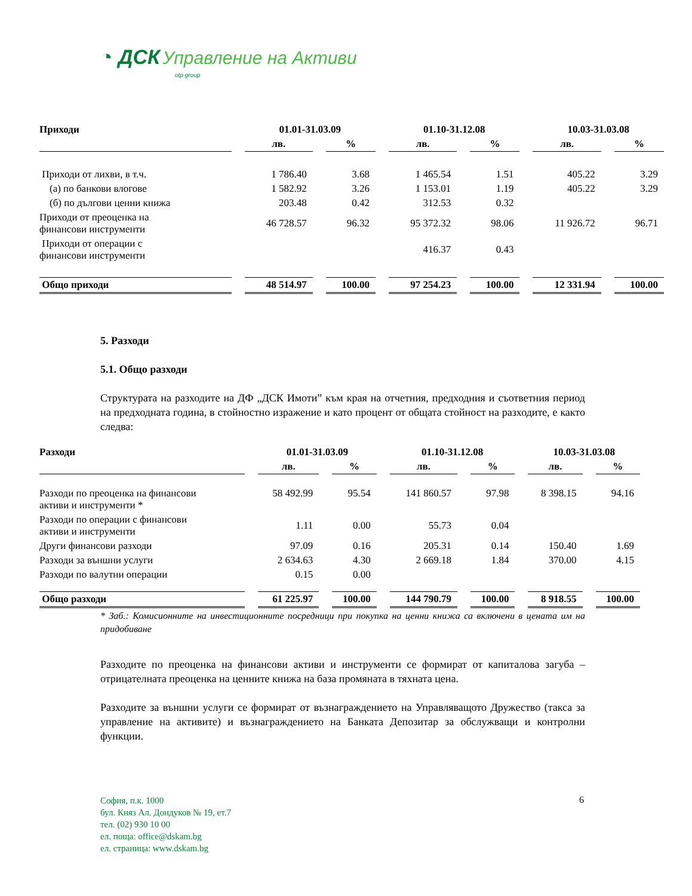◔ ДСК Управление на Активи
otp group
| Приходи | 01.01-31.03.09 | | 01.10-31.12.08 | | 10.03-31.03.08 | |
| --- | --- | --- | --- | --- | --- | --- |
| | лв. | % | лв. | % | лв. | % |
| Приходи от лихви, в т.ч. | 1 786.40 | 3.68 | 1 465.54 | 1.51 | 405.22 | 3.29 |
| (а) по банкови влогове | 1 582.92 | 3.26 | 1 153.01 | 1.19 | 405.22 | 3.29 |
| (б) по дългови ценни книжа | 203.48 | 0.42 | 312.53 | 0.32 | | |
| Приходи от преоценка на финансови инструменти | 46 728.57 | 96.32 | 95 372.32 | 98.06 | 11 926.72 | 96.71 |
| Приходи от операции с финансови инструменти | | | 416.37 | 0.43 | | |
| Общо приходи | 48 514.97 | 100.00 | 97 254.23 | 100.00 | 12 331.94 | 100.00 |
5. Разходи
5.1. Общо разходи
Структурата на разходите на ДФ „ДСК Имоти” към края на отчетния, предходния и съответния период на предходната година, в стойностно изражение и като процент от общата стойност на разходите, е както следва:
| Разходи | 01.01-31.03.09 | | 01.10-31.12.08 | | 10.03-31.03.08 | |
| --- | --- | --- | --- | --- | --- | --- |
| | лв. | % | лв. | % | лв. | % |
| Разходи по преоценка на финансови активи и инструменти * | 58 492.99 | 95.54 | 141 860.57 | 97.98 | 8 398.15 | 94.16 |
| Разходи по операции с финансови активи и инструменти | 1.11 | 0.00 | 55.73 | 0.04 | | |
| Други финансови разходи | 97.09 | 0.16 | 205.31 | 0.14 | 150.40 | 1.69 |
| Разходи за външни услуги | 2 634.63 | 4.30 | 2 669.18 | 1.84 | 370.00 | 4.15 |
| Разходи по валутни операции | 0.15 | 0.00 | | | | |
| Общо разходи | 61 225.97 | 100.00 | 144 790.79 | 100.00 | 8 918.55 | 100.00 |
* Заб.: Комисионните на инвестиционните посредници при покупка на ценни книжа са включени в цената им на придобиване
Разходите по преоценка на финансови активи и инструменти се формират от капиталова загуба – отрицателната преоценка на ценните книжа на база промяната в тяхната цена.
Разходите за външни услуги се формират от възнаграждението на Управляващото Дружество (такса за управление на активите) и възнаграждението на Банката Депозитар за обслужващи и контролни функции.
София, п.к. 1000
бул. Княз Ал. Дондуков № 19, ет.7
тел. (02) 930 10 00
ел. поща: office@dskam.bg
ел. страница: www.dskam.bg
6